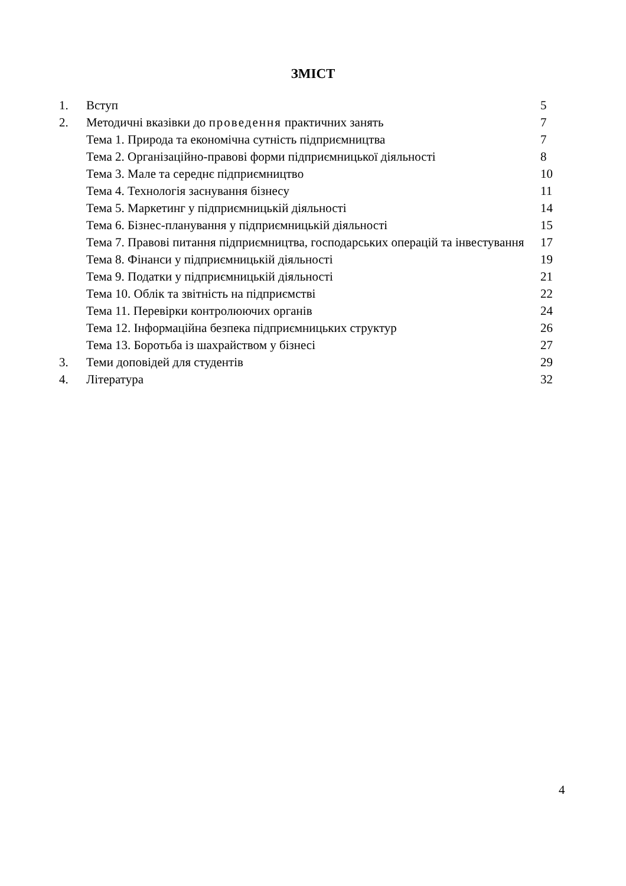ЗМІСТ
| 1. | Вступ | 5 |
| 2. | Методичні вказівки до проведення практичних занять | 7 |
| | Тема 1. Природа та економічна сутність підприємництва | 7 |
| | Тема 2. Організаційно-правові форми підприємницької діяльності | 8 |
| | Тема 3. Мале та середнє підприємництво | 10 |
| | Тема 4. Технологія заснування бізнесу | 11 |
| | Тема 5. Маркетинг у підприємницькій діяльності | 14 |
| | Тема 6. Бізнес-планування у підприємницькій діяльності | 15 |
| | Тема 7. Правові питання підприємництва, господарських операцій та інвестування | 17 |
| | Тема 8. Фінанси у підприємницькій діяльності | 19 |
| | Тема 9. Податки у підприємницькій діяльності | 21 |
| | Тема 10. Облік та звітність на підприємстві | 22 |
| | Тема 11. Перевірки контролюючих органів | 24 |
| | Тема 12. Інформаційна безпека підприємницьких структур | 26 |
| | Тема 13. Боротьба із шахрайством у бізнесі | 27 |
| 3. | Теми доповідей для студентів | 29 |
| 4. | Література | 32 |
4